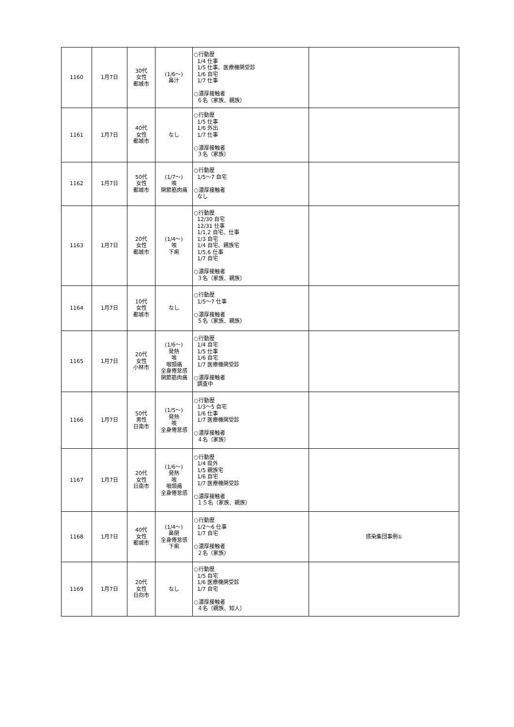| 1160 | 1月7日 | 30代 女性 都城市 | (1/6～) 鼻汁 | ○行動歴 1/4 仕事 1/5 仕事、医療機関受診 1/6 自宅 1/7 仕事 ○濃厚接触者 ６名（家族、親族） | |
| 1161 | 1月7日 | 40代 女性 都城市 | なし | ○行動歴 1/5 仕事 1/6 外出 1/7 仕事 ○濃厚接触者 ３名（家族） | |
| 1162 | 1月7日 | 50代 女性 都城市 | (1/7～) 咳 関節筋肉痛 | ○行動歴 1/5～7 自宅 ○濃厚接触者 なし | |
| 1163 | 1月7日 | 20代 女性 都城市 | (1/4～) 咳 下痢 | ○行動歴 12/30 自宅 12/31 仕事 1/1,2 自宅、仕事 1/3 自宅 1/4 自宅、親族宅 1/5,6 仕事 1/7 自宅 ○濃厚接触者 ３名（家族、親族） | |
| 1164 | 1月7日 | 10代 女性 都城市 | なし | ○行動歴 1/5～7 仕事 ○濃厚接触者 ５名（家族、親族） | |
| 1165 | 1月7日 | 20代 女性 小林市 | (1/6～) 発熱 咳 咽頭痛 全身倦怠感 関節筋肉痛 | ○行動歴 1/4 自宅 1/5 仕事 1/6 自宅 1/7 医療機関受診 ○濃厚接触者 調査中 | |
| 1166 | 1月7日 | 50代 男性 日南市 | (1/5～) 発熱 咳 全身倦怠感 | ○行動歴 1/3～5 自宅 1/6 仕事 1/7 医療機関受診 ○濃厚接触者 ４名（家族） | |
| 1167 | 1月7日 | 20代 女性 日南市 | (1/6～) 発熱 咳 咽頭痛 全身倦怠感 | ○行動歴 1/4 県外 1/5 親族宅 1/6 自宅 1/7 医療機関受診 ○濃厚接触者 １５名（家族、親族） | |
| 1168 | 1月7日 | 40代 女性 都城市 | (1/4～) 鼻閉 全身倦怠感 下痢 | ○行動歴 1/2～6 仕事 1/7 自宅 ○濃厚接触者 ２名（家族） | 感染集団事例① |
| 1169 | 1月7日 | 20代 女性 日向市 | なし | ○行動歴 1/5 自宅 1/6 医療機関受診 1/7 自宅 ○濃厚接触者 ４名（親族、知人） | |